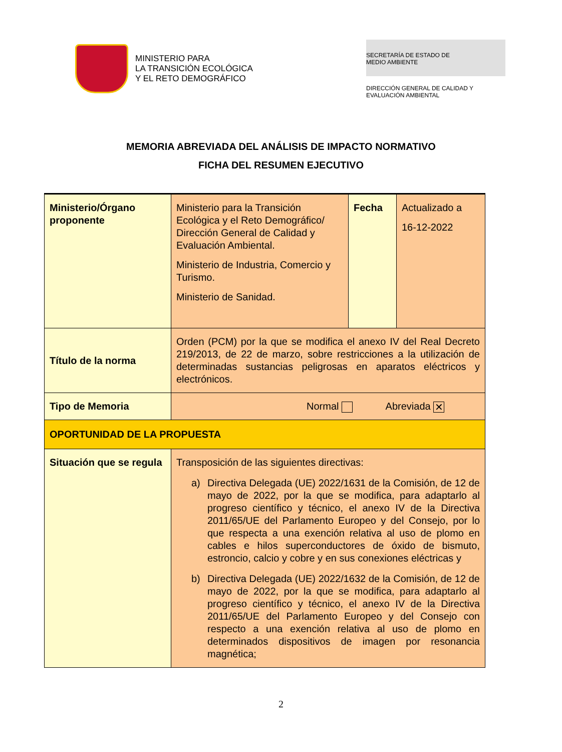MINISTERIO PARA
LA TRANSICIÓN ECOLÓGICA
Y EL RETO DEMOGRÁFICO
SECRETARÍA DE ESTADO DE
MEDIO AMBIENTE
DIRECCIÓN GENERAL DE CALIDAD Y
EVALUACIÓN AMBIENTAL
MEMORIA ABREVIADA DEL ANÁLISIS DE IMPACTO NORMATIVO
FICHA DEL RESUMEN EJECUTIVO
| Ministerio/Órgano proponente | Ministerio para la Transición Ecológica y el Reto Demográfico/ Dirección General de Calidad y Evaluación Ambiental. Ministerio de Industria, Comercio y Turismo. Ministerio de Sanidad. | Fecha | Actualizado a 16-12-2022 |
| Título de la norma | Orden (PCM) por la que se modifica el anexo IV del Real Decreto 219/2013, de 22 de marzo, sobre restricciones a la utilización de determinadas sustancias peligrosas en aparatos eléctricos y electrónicos. | | |
| Tipo de Memoria | Normal Abreviada ✕ | | |
| OPORTUNIDAD DE LA PROPUESTA | | | |
| Situación que se regula | Transposición de las siguientes directivas: a) Directiva Delegada (UE) 2022/1631 de la Comisión, de 12 de mayo de 2022, por la que se modifica, para adaptarlo al progreso científico y técnico, el anexo IV de la Directiva 2011/65/UE del Parlamento Europeo y del Consejo, por lo que respecta a una exención relativa al uso de plomo en cables e hilos superconductores de óxido de bismuto, estroncio, calcio y cobre y en sus conexiones eléctricas y b) Directiva Delegada (UE) 2022/1632 de la Comisión, de 12 de mayo de 2022, por la que se modifica, para adaptarlo al progreso científico y técnico, el anexo IV de la Directiva 2011/65/UE del Parlamento Europeo y del Consejo con respecto a una exención relativa al uso de plomo en determinados dispositivos de imagen por resonancia magnética; | | |
2